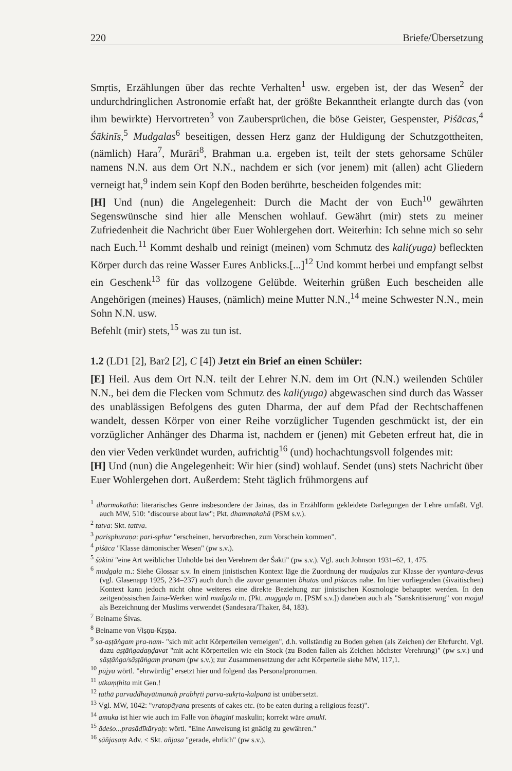220 Briefe/Übersetzung
Smṛtis, Erzählungen über das rechte Verhalten<sup>1</sup> usw. ergeben ist, der das Wesen<sup>2</sup> der undurchdringlichen Astronomie erfaßt hat, der größte Bekanntheit erlangte durch das (von ihm bewirkte) Hervortreten<sup>3</sup> von Zaubersprüchen, die böse Geister, Gespenster, Piśācas,<sup>4</sup> Śākinīs,<sup>5</sup> Mudgalas<sup>6</sup> beseitigen, dessen Herz ganz der Huldigung der Schutzgottheiten, (nämlich) Hara<sup>7</sup>, Murāri<sup>8</sup>, Brahman u.a. ergeben ist, teilt der stets gehorsame Schüler namens N.N. aus dem Ort N.N., nachdem er sich (vor jenem) mit (allen) acht Gliedern verneigt hat,<sup>9</sup> indem sein Kopf den Boden berührte, bescheiden folgendes mit:
[H] Und (nun) die Angelegenheit: Durch die Macht der von Euch<sup>10</sup> gewährten Segenswünsche sind hier alle Menschen wohlauf. Gewährt (mir) stets zu meiner Zufriedenheit die Nachricht über Euer Wohlergehen dort. Weiterhin: Ich sehne mich so sehr nach Euch.<sup>11</sup> Kommt deshalb und reinigt (meinen) vom Schmutz des kali(yuga) befleckten Körper durch das reine Wasser Eures Anblicks.[...]<sup>12</sup> Und kommt herbei und empfangt selbst ein Geschenk<sup>13</sup> für das vollzogene Gelübde. Weiterhin grüßen Euch bescheiden alle Angehörigen (meines) Hauses, (nämlich) meine Mutter N.N.,<sup>14</sup> meine Schwester N.N., mein Sohn N.N. usw.
Befehlt (mir) stets,<sup>15</sup> was zu tun ist.
1.2 (LD1 [2], Bar2 [2], C [4]) Jetzt ein Brief an einen Schüler:
[E] Heil. Aus dem Ort N.N. teilt der Lehrer N.N. dem im Ort (N.N.) weilenden Schüler N.N., bei dem die Flecken vom Schmutz des kali(yuga) abgewaschen sind durch das Wasser des unablässigen Befolgens des guten Dharma, der auf dem Pfad der Rechtschaffenen wandelt, dessen Körper von einer Reihe vorzüglicher Tugenden geschmückt ist, der ein vorzüglicher Anhänger des Dharma ist, nachdem er (jenen) mit Gebeten erfreut hat, die in den vier Veden verkündet wurden, aufrichtig<sup>16</sup> (und) hochachtungsvoll folgendes mit:
[H] Und (nun) die Angelegenheit: Wir hier (sind) wohlauf. Sendet (uns) stets Nachricht über Euer Wohlergehen dort. Außerdem: Steht täglich frühmorgens auf
<sup>1</sup> dharmakathā: literarisches Genre insbesondere der Jainas, das in Erzählform gekleidete Darlegungen der Lehre umfaßt. Vgl. auch MW, 510: "discourse about law"; Pkt. dhammakahā (PSM s.v.).
<sup>2</sup> tatva: Skt. tattva.
<sup>3</sup> parisphuraṇa: pari-sphur "erscheinen, hervorbrechen, zum Vorschein kommen".
<sup>4</sup> piśāca "Klasse dämonischer Wesen" (pw s.v.).
<sup>5</sup> śākinī "eine Art weiblicher Unholde bei den Verehrern der Śakti" (pw s.v.). Vgl. auch Johnson 1931–62, 1, 475.
<sup>6</sup> mudgala m.: Siehe Glossar s.v. In einem jinistischen Kontext läge die Zuordnung der mudgalas zur Klasse der vyantara-devas (vgl. Glasenapp 1925, 234–237) auch durch die zuvor genannten bhūtas und piśācas nahe. Im hier vorliegenden (śivaitischen) Kontext kann jedoch nicht ohne weiteres eine direkte Beziehung zur jinistischen Kosmologie behauptet werden. In den zeitgenössischen Jaina-Werken wird mudgala m. (Pkt. muggaḍa m. [PSM s.v.]) daneben auch als "Sanskritisierung" von moġul als Bezeichnung der Muslims verwendet (Sandesara/Thaker, 84, 183).
<sup>7</sup> Beiname Śivas.
<sup>8</sup> Beiname von Viṣṇu-Kṛṣṇa.
<sup>9</sup> sa-aṣṭāṅgam pra-nam- "sich mit acht Körperteilen verneigen", d.h. vollständig zu Boden gehen (als Zeichen) der Ehrfurcht. Vgl. dazu aṣṭāṅgadaṇḍavat "mit acht Körperteilen wie ein Stock (zu Boden fallen als Zeichen höchster Verehrung)" (pw s.v.) und sāṣṭāṅga/sāṣṭāṅgaṃ praṇam (pw s.v.); zur Zusammensetzung der acht Körperteile siehe MW, 117,1.
<sup>10</sup> pūjya wörtl. "ehrwürdig" ersetzt hier und folgend das Personalpronomen.
<sup>11</sup> utkaṃṭhita mit Gen.!
<sup>12</sup> tathā parvaddhayātmanaḥ prabhṛti parva-sukṛta-kalpanā ist unübersetzt.
<sup>13</sup> Vgl. MW, 1042: "vratopāyana presents of cakes etc. (to be eaten during a religious feast)".
<sup>14</sup> amuka ist hier wie auch im Falle von bhaginī maskulin; korrekt wäre amukī.
<sup>15</sup> ādeśo...prasādīkāryaḥ: wörtl. "Eine Anweisung ist gnädig zu gewähren."
<sup>16</sup> sāñjasaṃ Adv. < Skt. añjasa "gerade, ehrlich" (pw s.v.).